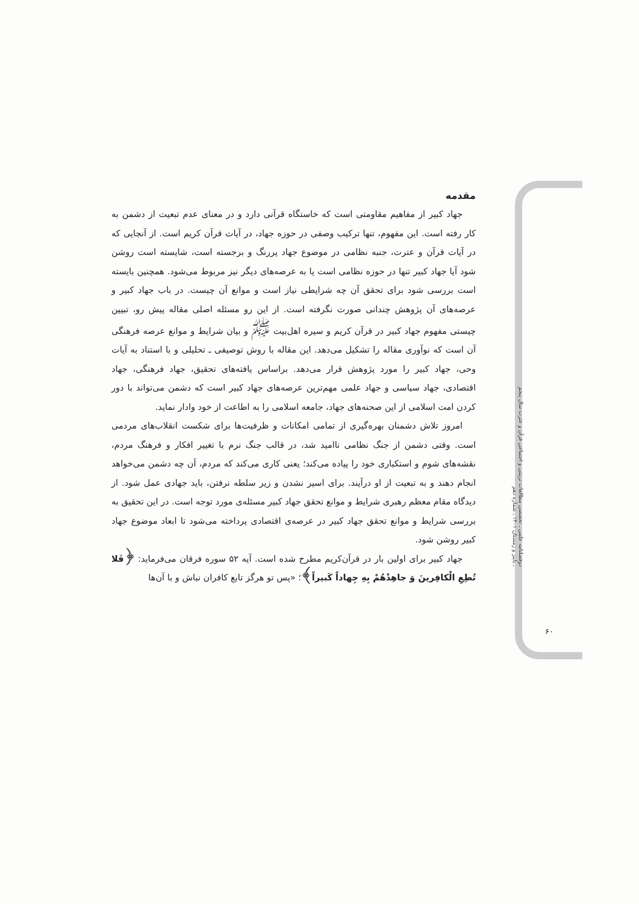دوفصلنامه علمی ـ تخصصی مطالعات تربیتی و اجتماعی قرآن و عترت سال پنجم ـ پاییز و زمستان ۱۴۰۱ ـ شماره دهم
۶۰
مقدمه
جهاد کبیر از مفاهیم مقاومتی است که خاستگاه قرآنی دارد و در معنای عدم تبعیت از دشمن به کار رفته است. این مفهوم، تنها ترکیب وصفی در حوزه جهاد، در آیات قرآن کریم است. از آنجایی که در آیات قرآن و عترت، جنبه نظامی در موضوع جهاد پررنگ و برجسته است، شایسته است روشن شود آیا جهاد کبیر تنها در حوزه نظامی است یا به عرصه‌های دیگر نیز مربوط می‌شود. همچنین بایسته است بررسی شود برای تحقق آن چه شرایطی نیاز است و موانع آن چیست. در باب جهاد کبیر و عرصه‌های آن پژوهش چندانی صورت نگرفته است. از این رو مسئله اصلی مقاله پیش رو، تبیین چیستی مفهوم جهاد کبیر در قرآن کریم و سیره اهل‌بیت <sup>ﷺ</sup> و بیان شرایط و موانع عرصه فرهنگی آن است که نوآوری مقاله را تشکیل می‌دهد. این مقاله با روش توصیفی ـ تحلیلی و با استناد به آیات وحی، جهاد کبیر را مورد پژوهش قرار می‌دهد. براساس یافته‌های تحقیق، جهاد فرهنگی، جهاد اقتصادی، جهاد سیاسی و جهاد علمی مهم‌ترین عرصه‌های جهاد کبیر است که دشمن می‌تواند با دور کردن امت اسلامی از این صحنه‌های جهاد، جامعه اسلامی را به اطاعت از خود وادار نماید.
امروز تلاش دشمنان بهره‌گیری از تمامی امکانات و ظرفیت‌ها برای شکست انقلاب‌های مردمی است. وقتی دشمن از جنگ نظامی ناامید شد، در قالب جنگ نرم با تغییر افکار و فرهنگ مردم، نقشه‌های شوم و استکباری خود را پیاده می‌کند؛ یعنی کاری می‌کند که مردم، آن چه دشمن می‌خواهد انجام دهند و به تبعیت از او درآیند. برای اسیر نشدن و زیر سلطه نرفتن، باید جهادی عمل شود. از دیدگاه مقام معظم رهبری شرایط و موانع تحقق جهاد کبیر مسئله‌ی مورد توجه است. در این تحقیق به بررسی شرایط و موانع تحقق جهاد کبیر در عرصه‌ی اقتصادی پرداخته می‌شود تا ابعاد موضوع جهاد کبیر روشن شود.
جهاد کبیر برای اولین بار در قرآن‌کریم مطرح شده است. آیه ۵۲ سوره فرقان می‌فرماید: ﴿فَلا تُطِعِ الْکافِرینَ وَ جاهِدْهُمْ بِهِ جِهاداً کَبیراً﴾؛ «پس تو هرگز تابع کافران نباش و با آن‌ها